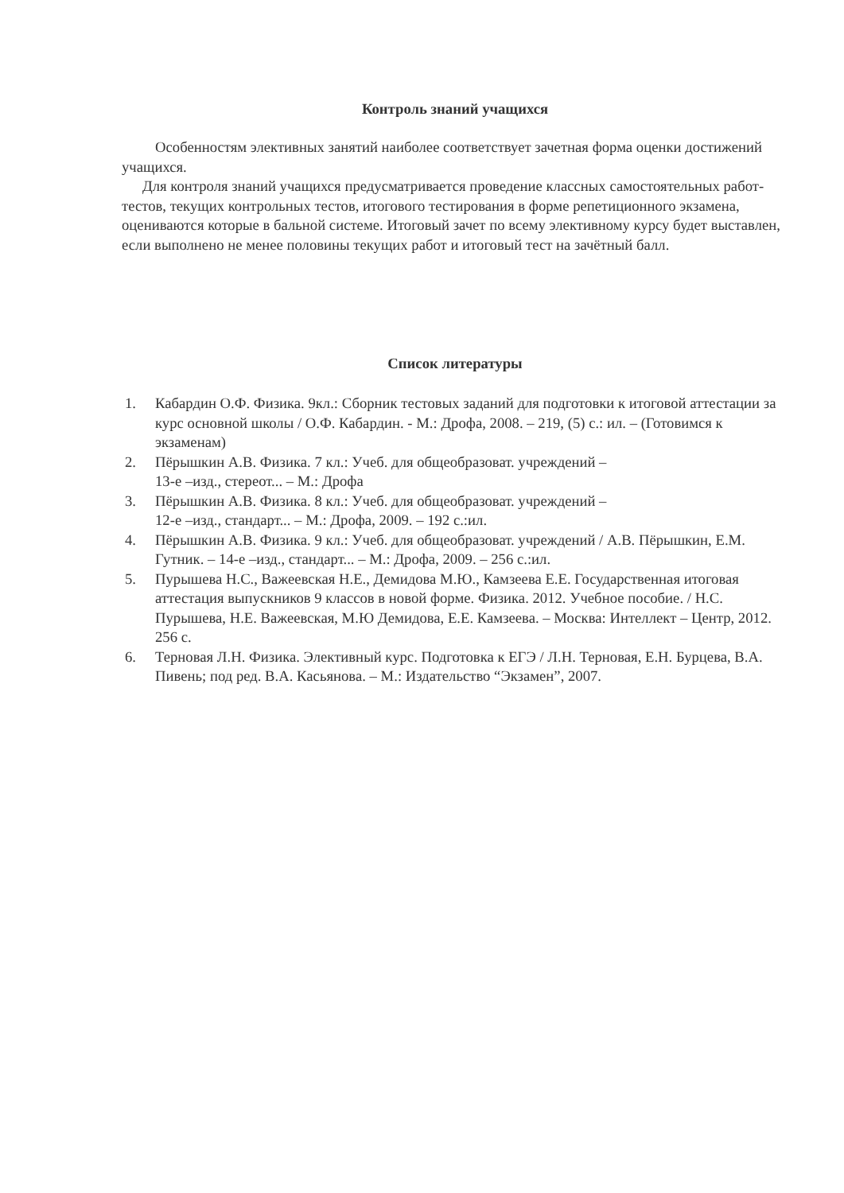Контроль знаний учащихся
Особенностям элективных занятий наиболее соответствует зачетная форма оценки достижений учащихся.
Для контроля знаний учащихся предусматривается проведение классных самостоятельных работ-тестов, текущих контрольных тестов, итогового тестирования в форме репетиционного экзамена, оцениваются которые в бальной системе. Итоговый зачет по всему элективному курсу будет выставлен, если выполнено не менее половины текущих работ и итоговый тест на зачётный балл.
Список литературы
1. Кабардин О.Ф. Физика. 9кл.: Сборник тестовых заданий для подготовки к итоговой аттестации за курс основной школы / О.Ф. Кабардин. - М.: Дрофа, 2008. – 219, (5) с.: ил. – (Готовимся к экзаменам)
2. Пёрышкин А.В. Физика. 7 кл.: Учеб. для общеобразоват. учреждений –
13-е –изд., стереот... – М.: Дрофа
3. Пёрышкин А.В. Физика. 8 кл.: Учеб. для общеобразоват. учреждений –
12-е –изд., стандарт... – М.: Дрофа, 2009. – 192 с.:ил.
4. Пёрышкин А.В. Физика. 9 кл.: Учеб. для общеобразоват. учреждений / А.В. Пёрышкин, Е.М. Гутник. – 14-е –изд., стандарт... – М.: Дрофа, 2009. – 256 с.:ил.
5. Пурышева Н.С., Важеевская Н.Е., Демидова М.Ю., Камзеева Е.Е. Государственная итоговая аттестация выпускников 9 классов в новой форме. Физика. 2012. Учебное пособие. / Н.С. Пурышева, Н.Е. Важеевская, М.Ю Демидова, Е.Е. Камзеева. – Москва: Интеллект – Центр, 2012. 256 с.
6. Терновая Л.Н. Физика. Элективный курс. Подготовка к ЕГЭ / Л.Н. Терновая, Е.Н. Бурцева, В.А. Пивень; под ред. В.А. Касьянова. – М.: Издательство “Экзамен”, 2007.